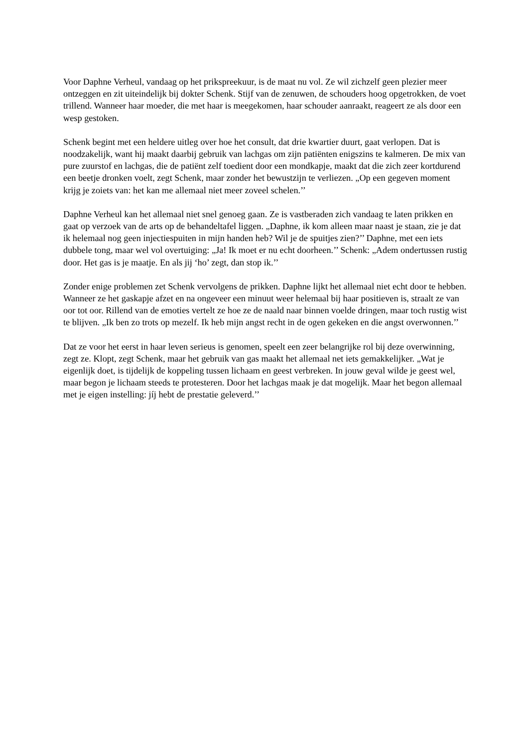Voor Daphne Verheul, vandaag op het prikspreekuur, is de maat nu vol. Ze wil zichzelf geen plezier meer ontzeggen en zit uiteindelijk bij dokter Schenk. Stijf van de zenuwen, de schouders hoog opgetrokken, de voet trillend. Wanneer haar moeder, die met haar is meegekomen, haar schouder aanraakt, reageert ze als door een wesp gestoken.
Schenk begint met een heldere uitleg over hoe het consult, dat drie kwartier duurt, gaat verlopen. Dat is noodzakelijk, want hij maakt daarbij gebruik van lachgas om zijn patiënten enigszins te kalmeren. De mix van pure zuurstof en lachgas, die de patiënt zelf toedient door een mondkapje, maakt dat die zich zeer kortdurend een beetje dronken voelt, zegt Schenk, maar zonder het bewustzijn te verliezen. „Op een gegeven moment krijg je zoiets van: het kan me allemaal niet meer zoveel schelen.’’
Daphne Verheul kan het allemaal niet snel genoeg gaan. Ze is vastberaden zich vandaag te laten prikken en gaat op verzoek van de arts op de behandeltafel liggen. „Daphne, ik kom alleen maar naast je staan, zie je dat ik helemaal nog geen injectiespuiten in mijn handen heb? Wil je de spuitjes zien?’’ Daphne, met een iets dubbele tong, maar wel vol overtuiging: „Ja! Ik moet er nu echt doorheen.’’ Schenk: „Adem ondertussen rustig door. Het gas is je maatje. En als jij ‘ho’ zegt, dan stop ik.’’
Zonder enige problemen zet Schenk vervolgens de prikken. Daphne lijkt het allemaal niet echt door te hebben. Wanneer ze het gaskapje afzet en na ongeveer een minuut weer helemaal bij haar positieven is, straalt ze van oor tot oor. Rillend van de emoties vertelt ze hoe ze de naald naar binnen voelde dringen, maar toch rustig wist te blijven. „Ik ben zo trots op mezelf. Ik heb mijn angst recht in de ogen gekeken en die angst overwonnen.’’
Dat ze voor het eerst in haar leven serieus is genomen, speelt een zeer belangrijke rol bij deze overwinning, zegt ze. Klopt, zegt Schenk, maar het gebruik van gas maakt het allemaal net iets gemakkelijker. „Wat je eigenlijk doet, is tijdelijk de koppeling tussen lichaam en geest verbreken. In jouw geval wilde je geest wel, maar begon je lichaam steeds te protesteren. Door het lachgas maak je dat mogelijk. Maar het begon allemaal met je eigen instelling: jíj hebt de prestatie geleverd.’’